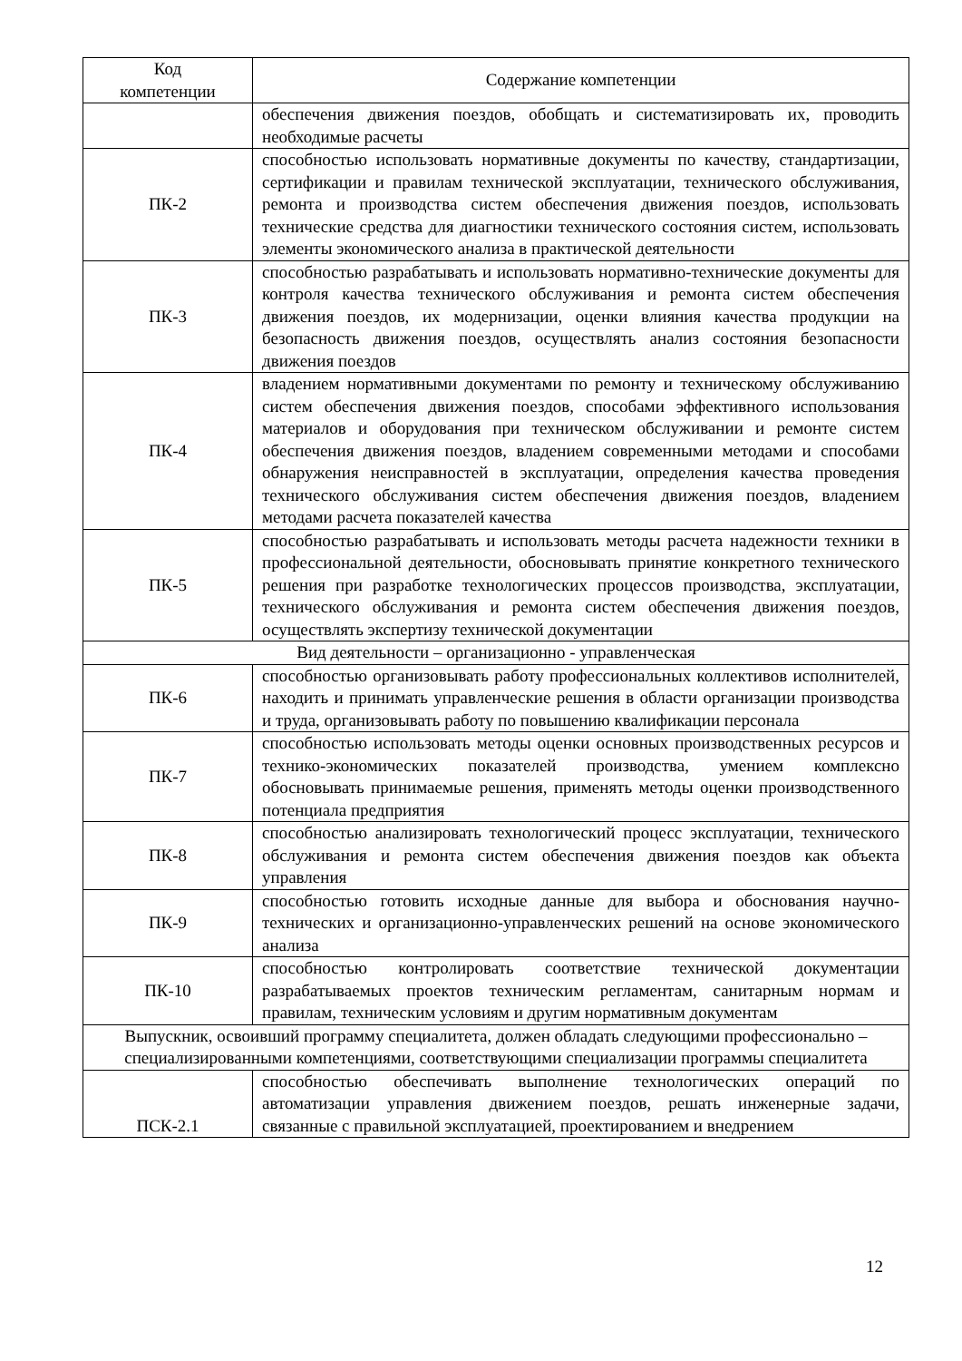| Код компетенции | Содержание компетенции |
| --- | --- |
| | обеспечения движения поездов, обобщать и систематизировать их, проводить необходимые расчеты |
| ПК-2 | способностью использовать нормативные документы по качеству, стандартизации, сертификации и правилам технической эксплуатации, технического обслуживания, ремонта и производства систем обеспечения движения поездов, использовать технические средства для диагностики технического состояния систем, использовать элементы экономического анализа в практической деятельности |
| ПК-3 | способностью разрабатывать и использовать нормативно-технические документы для контроля качества технического обслуживания и ремонта систем обеспечения движения поездов, их модернизации, оценки влияния качества продукции на безопасность движения поездов, осуществлять анализ состояния безопасности движения поездов |
| ПК-4 | владением нормативными документами по ремонту и техническому обслуживанию систем обеспечения движения поездов, способами эффективного использования материалов и оборудования при техническом обслуживании и ремонте систем обеспечения движения поездов, владением современными методами и способами обнаружения неисправностей в эксплуатации, определения качества проведения технического обслуживания систем обеспечения движения поездов, владением методами расчета показателей качества |
| ПК-5 | способностью разрабатывать и использовать методы расчета надежности техники в профессиональной деятельности, обосновывать принятие конкретного технического решения при разработке технологических процессов производства, эксплуатации, технического обслуживания и ремонта систем обеспечения движения поездов, осуществлять экспертизу технической документации |
| Вид деятельности – организационно - управленческая | |
| ПК-6 | способностью организовывать работу профессиональных коллективов исполнителей, находить и принимать управленческие решения в области организации производства и труда, организовывать работу по повышению квалификации персонала |
| ПК-7 | способностью использовать методы оценки основных производственных ресурсов и технико-экономических показателей производства, умением комплексно обосновывать принимаемые решения, применять методы оценки производственного потенциала предприятия |
| ПК-8 | способностью анализировать технологический процесс эксплуатации, технического обслуживания и ремонта систем обеспечения движения поездов как объекта управления |
| ПК-9 | способностью готовить исходные данные для выбора и обоснования научно-технических и организационно-управленческих решений на основе экономического анализа |
| ПК-10 | способностью контролировать соответствие технической документации разрабатываемых проектов техническим регламентам, санитарным нормам и правилам, техническим условиям и другим нормативным документам |
| Выпускник, освоивший программу специалитета, должен обладать следующими профессионально – специализированными компетенциями, соответствующими специализации программы специалитета | |
| ПСК-2.1 | способностью обеспечивать выполнение технологических операций по автоматизации управления движением поездов, решать инженерные задачи, связанные с правильной эксплуатацией, проектированием и внедрением |
12